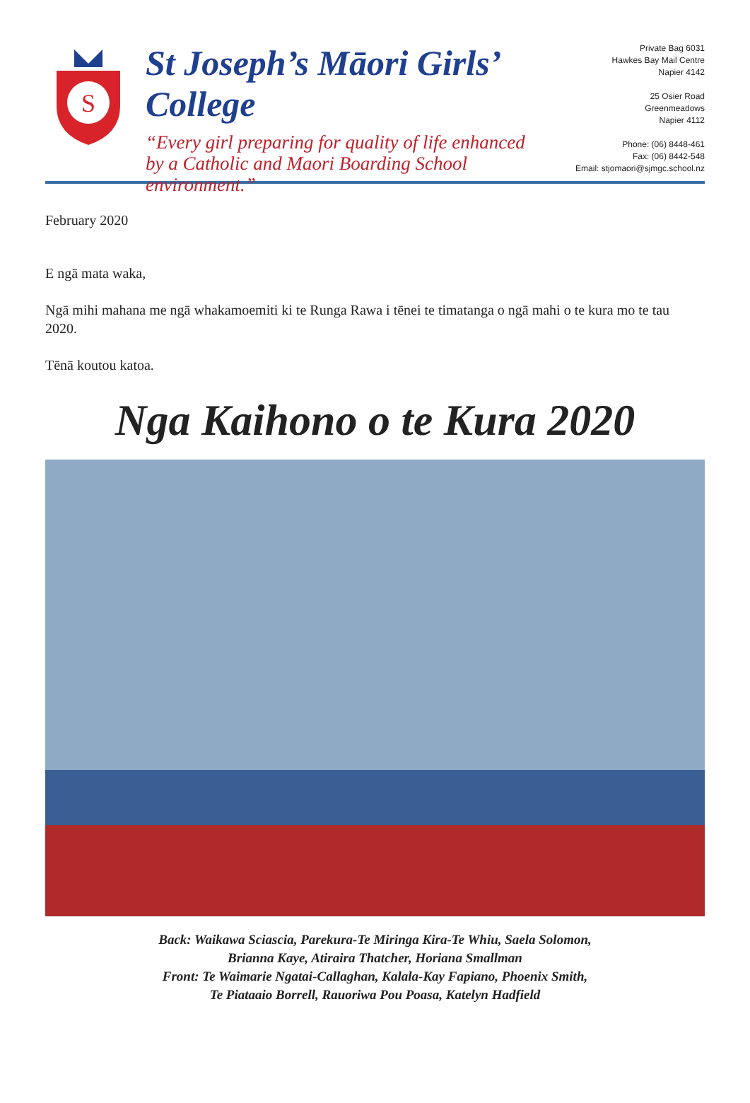S
St Joseph’s Māori Girls’ College
“Every girl preparing for quality of life enhanced
by a Catholic and Maori Boarding School environment.”
Private Bag 6031
Hawkes Bay Mail Centre
Napier 4142
25 Osier Road
Greenmeadows
Napier 4112
Phone: (06) 8448-461
Fax: (06) 8442-548
Email: stjomaori@sjmgc.school.nz
February 2020
E ngā mata waka,
Ngā mihi mahana me ngā whakamoemiti ki te Runga Rawa i tēnei te timatanga o ngā mahi o te kura mo te tau 2020.
Tēnā koutou katoa.
Nga Kaihono o te Kura 2020
Back: Waikawa Sciascia, Parekura-Te Miringa Kira-Te Whiu, Saela Solomon,
Brianna Kaye, Atiraira Thatcher, Horiana Smallman
Front: Te Waimarie Ngatai-Callaghan, Kalala-Kay Fapiano, Phoenix Smith,
Te Piataaio Borrell, Rauoriwa Pou Poasa, Katelyn Hadfield